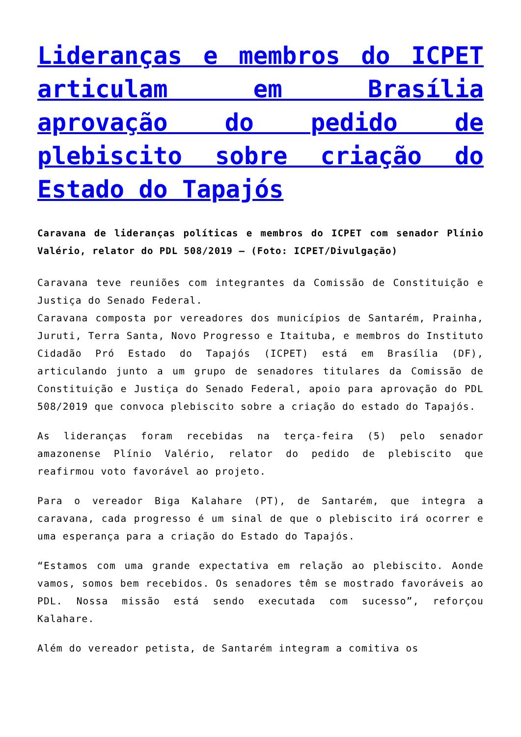Lideranças e membros do ICPET articulam em Brasília aprovação do pedido de plebiscito sobre criação do Estado do Tapajós
Caravana de lideranças políticas e membros do ICPET com senador Plínio Valério, relator do PDL 508/2019 – (Foto: ICPET/Divulgação)
Caravana teve reuniões com integrantes da Comissão de Constituição e Justiça do Senado Federal.
Caravana composta por vereadores dos municípios de Santarém, Prainha, Juruti, Terra Santa, Novo Progresso e Itaituba, e membros do Instituto Cidadão Pró Estado do Tapajós (ICPET) está em Brasília (DF), articulando junto a um grupo de senadores titulares da Comissão de Constituição e Justiça do Senado Federal, apoio para aprovação do PDL 508/2019 que convoca plebiscito sobre a criação do estado do Tapajós.
As lideranças foram recebidas na terça-feira (5) pelo senador amazonense Plínio Valério, relator do pedido de plebiscito que reafirmou voto favorável ao projeto.
Para o vereador Biga Kalahare (PT), de Santarém, que integra a caravana, cada progresso é um sinal de que o plebiscito irá ocorrer e uma esperança para a criação do Estado do Tapajós.
“Estamos com uma grande expectativa em relação ao plebiscito. Aonde vamos, somos bem recebidos. Os senadores têm se mostrado favoráveis ao PDL. Nossa missão está sendo executada com sucesso”, reforçou Kalahare.
Além do vereador petista, de Santarém integram a comitiva os